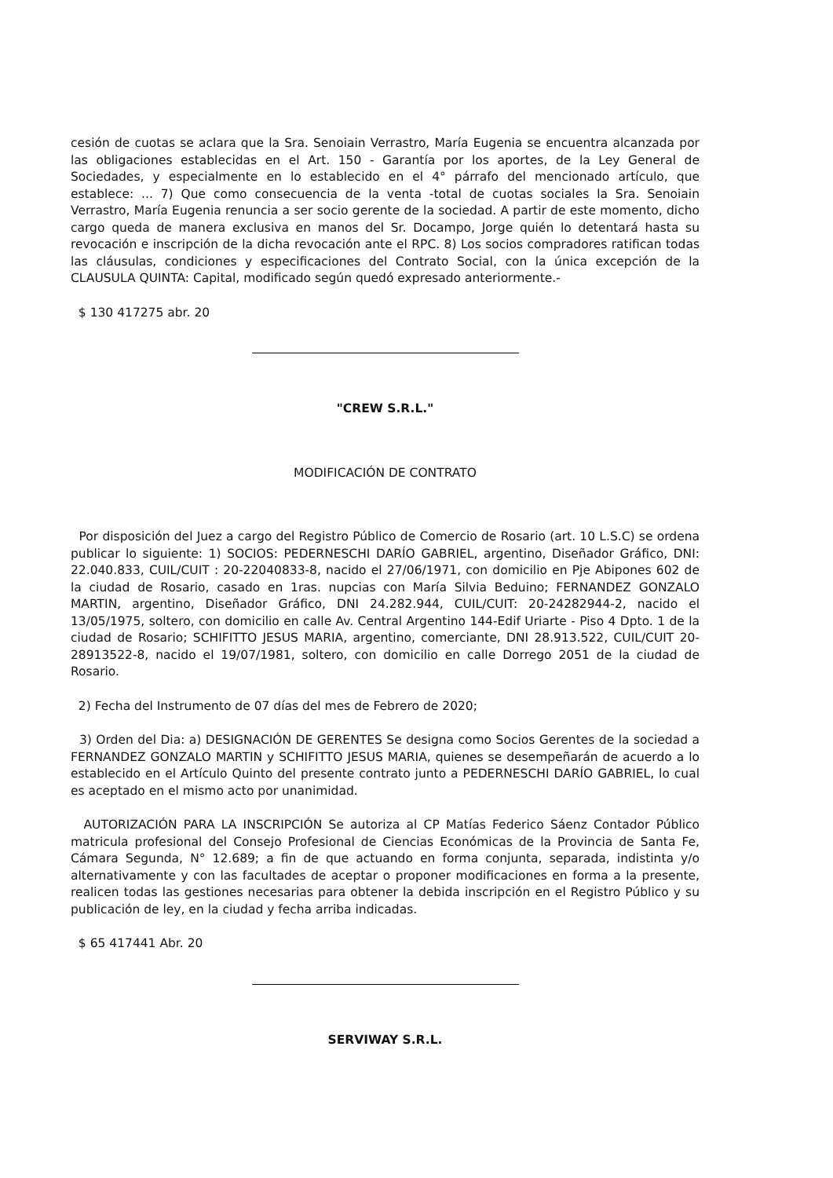cesión de cuotas se aclara que la Sra. Senoiain Verrastro, María Eugenia se encuentra alcanzada por las obligaciones establecidas en el Art. 150 - Garantía por los aportes, de la Ley General de Sociedades, y especialmente en lo establecido en el 4° párrafo del mencionado artículo, que establece: ... 7) Que como consecuencia de la venta -total de cuotas sociales la Sra. Senoiain Verrastro, María Eugenia renuncia a ser socio gerente de la sociedad. A partir de este momento, dicho cargo queda de manera exclusiva en manos del Sr. Docampo, Jorge quién lo detentará hasta su revocación e inscripción de la dicha revocación ante el RPC. 8) Los socios compradores ratifican todas las cláusulas, condiciones y especificaciones del Contrato Social, con la única excepción de la CLAUSULA QUINTA: Capital, modificado según quedó expresado anteriormente.-
$ 130 417275 abr. 20
"CREW S.R.L."
MODIFICACIÓN DE CONTRATO
Por disposición del Juez a cargo del Registro Público de Comercio de Rosario (art. 10 L.S.C) se ordena publicar lo siguiente: 1) SOCIOS: PEDERNESCHI DARÍO GABRIEL, argentino, Diseñador Gráfico, DNI: 22.040.833, CUIL/CUIT : 20-22040833-8, nacido el 27/06/1971, con domicilio en Pje Abipones 602 de la ciudad de Rosario, casado en 1ras. nupcias con María Silvia Beduino; FERNANDEZ GONZALO MARTIN, argentino, Diseñador Gráfico, DNI 24.282.944, CUIL/CUIT: 20-24282944-2, nacido el 13/05/1975, soltero, con domicilio en calle Av. Central Argentino 144-Edif Uriarte - Piso 4 Dpto. 1 de la ciudad de Rosario; SCHIFITTO JESUS MARIA, argentino, comerciante, DNI 28.913.522, CUIL/CUIT 20-28913522-8, nacido el 19/07/1981, soltero, con domicilio en calle Dorrego 2051 de la ciudad de Rosario.
2) Fecha del Instrumento de 07 días del mes de Febrero de 2020;
3) Orden del Dia: a) DESIGNACIÓN DE GERENTES Se designa como Socios Gerentes de la sociedad a FERNANDEZ GONZALO MARTIN y SCHIFITTO JESUS MARIA, quienes se desempeñarán de acuerdo a lo establecido en el Artículo Quinto del presente contrato junto a PEDERNESCHI DARÍO GABRIEL, lo cual es aceptado en el mismo acto por unanimidad.
AUTORIZACIÓN PARA LA INSCRIPCIÓN Se autoriza al CP Matías Federico Sáenz Contador Público matricula profesional del Consejo Profesional de Ciencias Económicas de la Provincia de Santa Fe, Cámara Segunda, N° 12.689; a fin de que actuando en forma conjunta, separada, indistinta y/o alternativamente y con las facultades de aceptar o proponer modificaciones en forma a la presente, realicen todas las gestiones necesarias para obtener la debida inscripción en el Registro Público y su publicación de ley, en la ciudad y fecha arriba indicadas.
$ 65 417441 Abr. 20
SERVIWAY S.R.L.